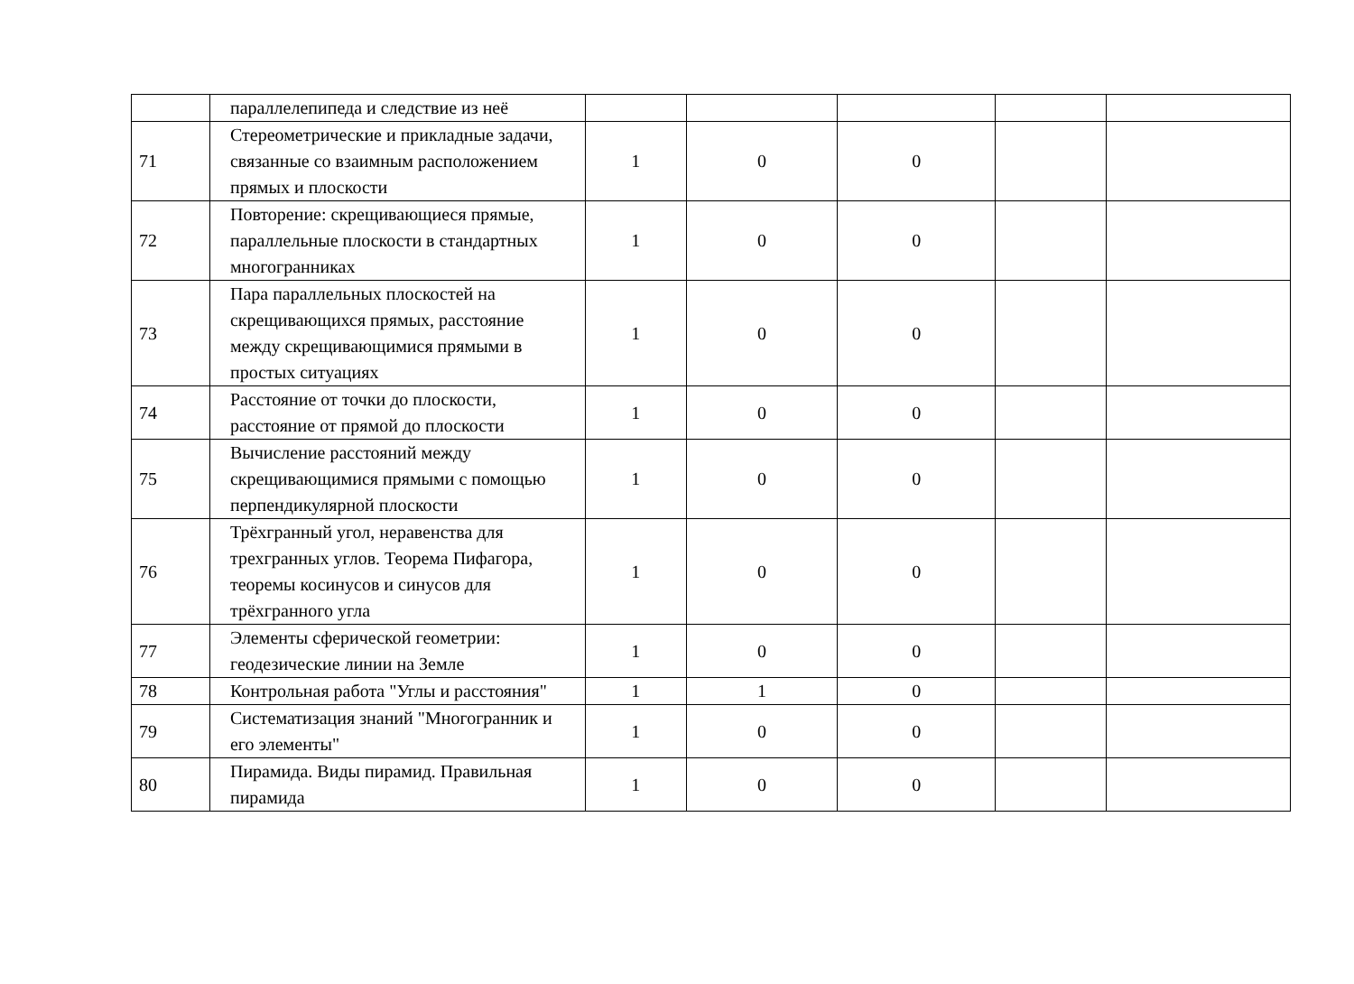| | параллелепипеда и следствие из неё | | | | | |
| 71 | Стереометрические и прикладные задачи, связанные со взаимным расположением прямых и плоскости | 1 | 0 | 0 | | |
| 72 | Повторение: скрещивающиеся прямые, параллельные плоскости в стандартных многогранниках | 1 | 0 | 0 | | |
| 73 | Пара параллельных плоскостей на скрещивающихся прямых, расстояние между скрещивающимися прямыми в простых ситуациях | 1 | 0 | 0 | | |
| 74 | Расстояние от точки до плоскости, расстояние от прямой до плоскости | 1 | 0 | 0 | | |
| 75 | Вычисление расстояний между скрещивающимися прямыми с помощью перпендикулярной плоскости | 1 | 0 | 0 | | |
| 76 | Трёхгранный угол, неравенства для трехгранных углов. Теорема Пифагора, теоремы косинусов и синусов для трёхгранного угла | 1 | 0 | 0 | | |
| 77 | Элементы сферической геометрии: геодезические линии на Земле | 1 | 0 | 0 | | |
| 78 | Контрольная работа "Углы и расстояния" | 1 | 1 | 0 | | |
| 79 | Систематизация знаний "Многогранник и его элементы" | 1 | 0 | 0 | | |
| 80 | Пирамида. Виды пирамид. Правильная пирамида | 1 | 0 | 0 | | |